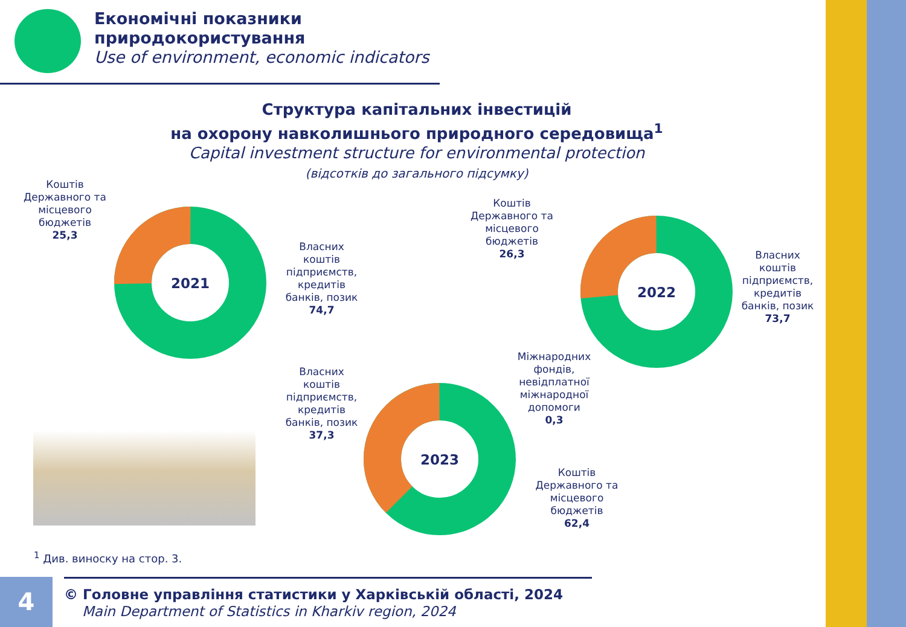Економічні показники
природокористування
Use of environment, economic indicators
Структура капітальних інвестицій
на охорону навколишнього природного середовища<sup>1</sup>
Capital investment structure for environmental protection
(відсотків до загального підсумку)
Коштів Державного та місцевого бюджетів
25,3
2021
Власних коштів підприємств, кредитів банків, позик
74,7
Коштів Державного та місцевого бюджетів
26,3
2022
Власних коштів підприємств, кредитів банків, позик
73,7
Власних коштів підприємств, кредитів банків, позик
37,3
2023
Міжнародних фондів, невідплатної міжнародної допомоги
0,3
Коштів Державного та місцевого бюджетів
62,4
<sup>1</sup> Див. виноску на стор. 3.
4
© Головне управління статистики у Харківській області, 2024
Main Department of Statistics in Kharkiv region, 2024